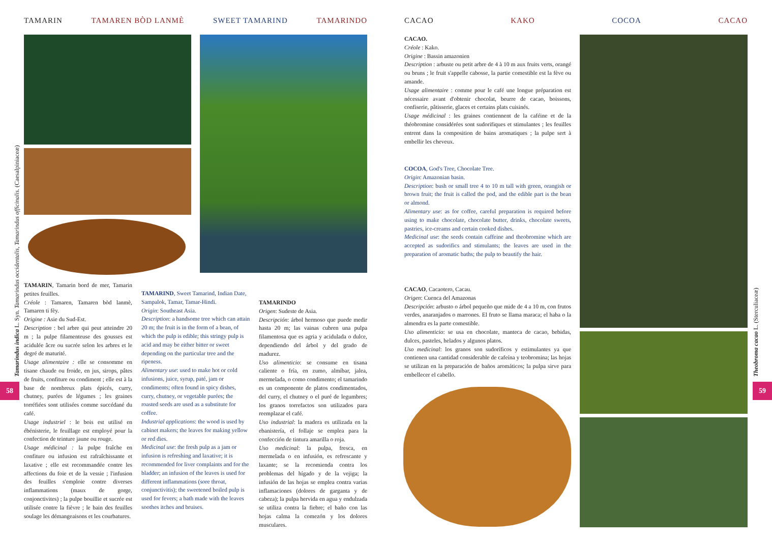TAMARIN TAMAREN BÒD LANMÈ SWEET TAMARIND TAMARINDO CACAO KAKO COCOA CACAO
Tamarindus indica L. Syn. Tamarindus occidentalis, Tamarindus officinalis. (Caesalpiniaceæ)
Theobroma cacao L. (Sterculiaceæ)
58 59
TAMARIN, Tamarin bord de mer, Tamarin petites feuilles.
Créole : Tamaren, Tamaren bòd lanmè, Tamaren ti fèy.
Origine : Asie du Sud-Est.
Description : bel arbre qui peut atteindre 20 m ; la pulpe filamenteuse des gousses est acidulée âcre ou sucrée selon les arbres et le degré de maturité.
Usage alimentaire : elle se consomme en tisane chaude ou froide, en jus, sirops, pâtes de fruits, confiture ou condiment ; elle est à la base de nombreux plats épicés, curry, chutney, purées de légumes ; les graines torréfiées sont utilisées comme succédané du café.
Usage industriel : le bois est utilisé en ébénisterie, le feuillage est employé pour la confection de teinture jaune ou rouge.
Usage médicinal : la pulpe fraîche en confiture ou infusion est rafraîchissante et laxative ; elle est recommandée contre les affections du foie et de la vessie ; l'infusion des feuilles s'emploie contre diverses inflammations (maux de gorge, conjonctivites) ; la pulpe bouillie et sucrée est utilisée contre la fièvre ; le bain des feuilles soulage les démangeaisons et les courbatures.
TAMARIND, Sweet Tamarind, Indian Date, Sampalok, Tamar, Tamar-Hindi.
Origin: Southeast Asia.
Description: a handsome tree which can attain 20 m; the fruit is in the form of a bean, of which the pulp is edible; this stringy pulp is acid and may be either bitter or sweet depending on the particular tree and the ripeness.
Alimentary use: used to make hot or cold infusions, juice, syrup, paté, jam or condiments; often found in spicy dishes, curry, chutney, or vegetable purées; the roasted seeds are used as a substitute for coffee.
Industrial applications: the wood is used by cabinet makers; the leaves for making yellow or red dies.
Medicinal use: the fresh pulp as a jam or infusion is refreshing and laxative; it is recommended for liver complaints and for the bladder; an infusion of the leaves is used for different inflammations (sore throat, conjunctivitis); the sweetened boiled pulp is used for fevers; a bath made with the leaves soothes itches and bruises.
TAMARINDO
Origen: Sudeste de Asia.
Descripción: árbol hermoso que puede medir hasta 20 m; las vainas cubren una pulpa filamentosa que es agria y acidulada o dulce, dependiendo del árbol y del grado de madurez.
Uso alimenticio: se consume en tisana caliente o fría, en zumo, almíbar, jalea, mermelada, o como condimento; el tamarindo es un componente de platos condimentados, del curry, el chutney o el puré de legumbres; los granos torrefactos son utilizados para reemplazar el café.
Uso industrial: la madera es utilizada en la ebanistería, el follaje se emplea para la confección de tintura amarilla o roja.
Uso medicinal: la pulpa, fresca, en mermelada o en infusión, es refrescante y laxante; se la recomienda contra los problemas del hígado y de la vejiga; la infusión de las hojas se emplea contra varias inflamaciones (dolores de garganta y de cabeza); la pulpa hervida en agua y endulzada se utiliza contra la fiebre; el baño con las hojas calma la comezón y los dolores musculares.
CACAO.
Créole : Kako.
Origine : Bassin amazonien
Description : arbuste ou petit arbre de 4 à 10 m aux fruits verts, orangé ou bruns ; le fruit s'appelle cabosse, la partie comestible est la fève ou amande.
Usage alimentaire : comme pour le café une longue préparation est nécessaire avant d'obtenir chocolat, beurre de cacao, boissons, confiserie, pâtisserie, glaces et certains plats cuisinés.
Usage médicinal : les graines contiennent de la caféine et de la théobromine considérées sont sudorifiques et stimulantes ; les feuilles entrent dans la composition de bains aromatiques ; la pulpe sert à embellir les cheveux.
COCOA, God's Tree, Chocolate Tree.
Origin: Amazonian basin.
Description: bush or small tree 4 to 10 m tall with green, orangish or brown fruit; the fruit is called the pod, and the edible part is the bean or almond.
Alimentary use: as for coffee, careful preparation is required before using to make chocolate, chocolate butter, drinks, chocolate sweets, pastries, ice-creams and certain cooked dishes.
Medicinal use: the seeds contain caffeine and theobromine which are accepted as sudorifics and stimulants; the leaves are used in the preparation of aromatic baths; the pulp to beautify the hair.
CACAO, Cacaotero, Cacau.
Origen: Cuenca del Amazonas
Descripción: arbusto o árbol pequeño que mide de 4 a 10 m, con frutos verdes, anaranjados o marrones. El fruto se llama maraca; el haba o la almendra es la parte comestible.
Uso alimenticio: se usa en chocolate, manteca de cacao, bebidas, dulces, pasteles, helados y algunos platos.
Uso medicinal: los granos son sudoríficos y estimulantes ya que contienen una cantidad considerable de cafeína y teobromina; las hojas se utilizan en la preparación de baños aromáticos; la pulpa sirve para embellecer el cabello.